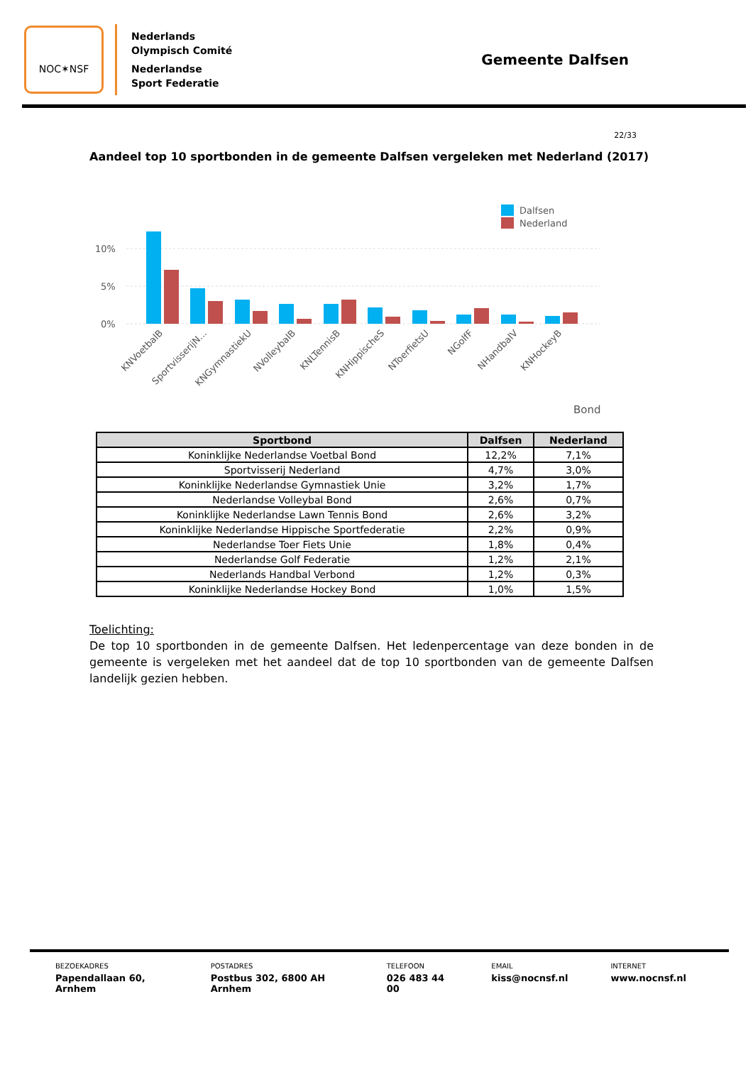NOC✶NSF
Nederlands
Olympisch Comité
Nederlandse
Sport Federatie
Gemeente Dalfsen
22/33
Aandeel top 10 sportbonden in de gemeente Dalfsen vergeleken met Nederland (2017)
10%
5%
0%
Dalfsen
Nederland
KNVoetbalB
SportvisserijN...
KNGymnastiekU
NVolleybalB
KNLTennisB
KNHippischeS
NToerfietsU
NGolfF
NHandbalV
KNHockeyB
Bond
| Sportbond | Dalfsen | Nederland |
| --- | --- | --- |
| Koninklijke Nederlandse Voetbal Bond | 12,2% | 7,1% |
| Sportvisserij Nederland | 4,7% | 3,0% |
| Koninklijke Nederlandse Gymnastiek Unie | 3,2% | 1,7% |
| Nederlandse Volleybal Bond | 2,6% | 0,7% |
| Koninklijke Nederlandse Lawn Tennis Bond | 2,6% | 3,2% |
| Koninklijke Nederlandse Hippische Sportfederatie | 2,2% | 0,9% |
| Nederlandse Toer Fiets Unie | 1,8% | 0,4% |
| Nederlandse Golf Federatie | 1,2% | 2,1% |
| Nederlands Handbal Verbond | 1,2% | 0,3% |
| Koninklijke Nederlandse Hockey Bond | 1,0% | 1,5% |
Toelichting:
De top 10 sportbonden in de gemeente Dalfsen. Het ledenpercentage van deze bonden in de gemeente is vergeleken met het aandeel dat de top 10 sportbonden van de gemeente Dalfsen landelijk gezien hebben.
BEZOEKADRES
Papendallaan 60, Arnhem
POSTADRES
Postbus 302, 6800 AH Arnhem
TELEFOON
026 483 44 00
EMAIL
kiss@nocnsf.nl
INTERNET
www.nocnsf.nl